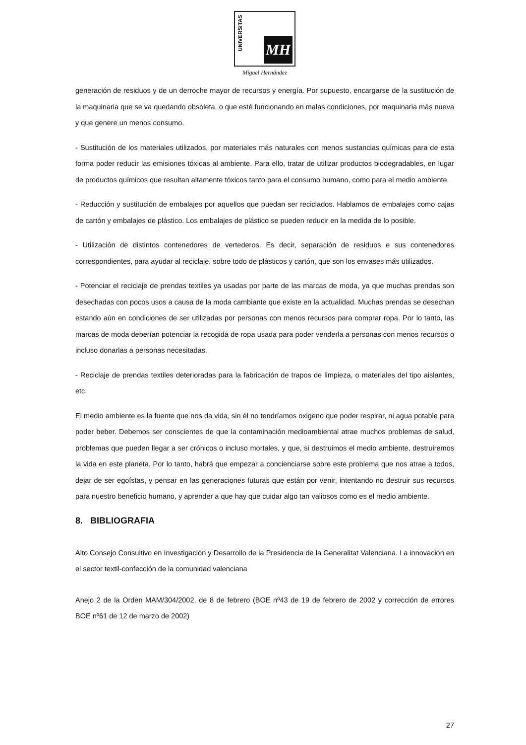UNIVERSITAS
MH
Miguel Hernández
generación de residuos y de un derroche mayor de recursos y energía. Por supuesto, encargarse de la sustitución de la maquinaria que se va quedando obsoleta, o que esté funcionando en malas condiciones, por maquinaria más nueva y que genere un menos consumo.
- Sustitución de los materiales utilizados, por materiales más naturales con menos sustancias químicas para de esta forma poder reducir las emisiones tóxicas al ambiente. Para ello, tratar de utilizar productos biodegradables, en lugar de productos químicos que resultan altamente tóxicos tanto para el consumo humano, como para el medio ambiente.
- Reducción y sustitución de embalajes por aquellos que puedan ser reciclados. Hablamos de embalajes como cajas de cartón y embalajes de plástico. Los embalajes de plástico se pueden reducir en la medida de lo posible.
- Utilización de distintos contenedores de vertederos. Es decir, separación de residuos e sus contenedores correspondientes, para ayudar al reciclaje, sobre todo de plásticos y cartón, que son los envases más utilizados.
- Potenciar el reciclaje de prendas textiles ya usadas por parte de las marcas de moda, ya que muchas prendas son desechadas con pocos usos a causa de la moda cambiante que existe en la actualidad. Muchas prendas se desechan estando aún en condiciones de ser utilizadas por personas con menos recursos para comprar ropa. Por lo tanto, las marcas de moda deberían potenciar la recogida de ropa usada para poder venderla a personas con menos recursos o incluso donarlas a personas necesitadas.
- Reciclaje de prendas textiles deterioradas para la fabricación de trapos de limpieza, o materiales del tipo aislantes, etc.
El medio ambiente es la fuente que nos da vida, sin él no tendríamos oxigeno que poder respirar, ni agua potable para poder beber. Debemos ser conscientes de que la contaminación medioambiental atrae muchos problemas de salud, problemas que pueden llegar a ser crónicos o incluso mortales, y que, si destruimos el medio ambiente, destruiremos la vida en este planeta. Por lo tanto, habrá que empezar a concienciarse sobre este problema que nos atrae a todos, dejar de ser egoístas, y pensar en las generaciones futuras que están por venir, intentando no destruir sus recursos para nuestro beneficio humano, y aprender a que hay que cuidar algo tan valiosos como es el medio ambiente.
8. BIBLIOGRAFIA
Alto Consejo Consultivo en Investigación y Desarrollo de la Presidencia de la Generalitat Valenciana. La innovación en el sector textil-confección de la comunidad valenciana
Anejo 2 de la Orden MAM/304/2002, de 8 de febrero (BOE nº43 de 19 de febrero de 2002 y corrección de errores BOE nº61 de 12 de marzo de 2002)
27